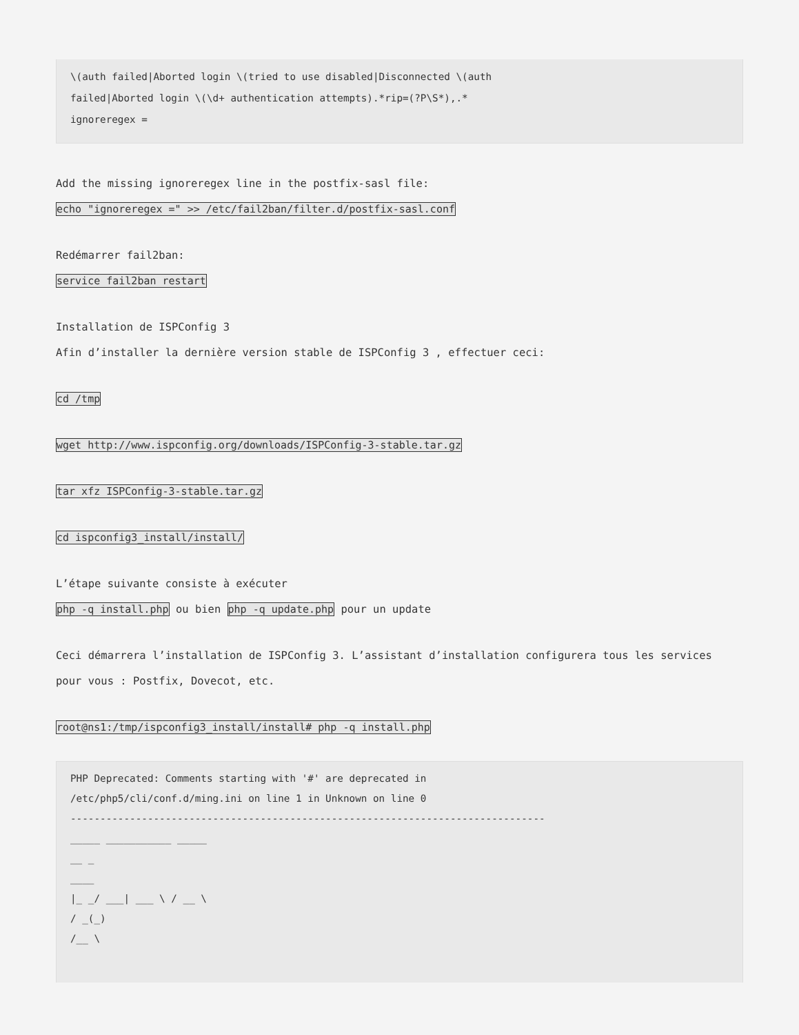\(auth failed|Aborted login \(tried to use disabled|Disconnected \(auth failed|Aborted login \(\d+ authentication attempts).*rip=(?P\S*),.* ignoreregex =
Add the missing ignoreregex line in the postfix-sasl file:
echo "ignoreregex =" >> /etc/fail2ban/filter.d/postfix-sasl.conf
Redémarrer fail2ban:
service fail2ban restart
Installation de ISPConfig 3
Afin d’installer la dernière version stable de ISPConfig 3 , effectuer ceci:
cd /tmp
wget http://www.ispconfig.org/downloads/ISPConfig-3-stable.tar.gz
tar xfz ISPConfig-3-stable.tar.gz
cd ispconfig3_install/install/
L’étape suivante consiste à exécuter
php -q install.php ou bien php -q update.php pour un update
Ceci démarrera l’installation de ISPConfig 3. L’assistant d’installation configurera tous les services pour vous : Postfix, Dovecot, etc.
root@ns1:/tmp/ispconfig3_install/install# php -q install.php
PHP Deprecated: Comments starting with '#' are deprecated in /etc/php5/cli/conf.d/ming.ini on line 1 in Unknown on line 0 -------------------------------------------------------------------------------- _____ ___________ _____ __ _ ____ |_ _/ ___| ___ \ / __ \ / _(_) /__ \